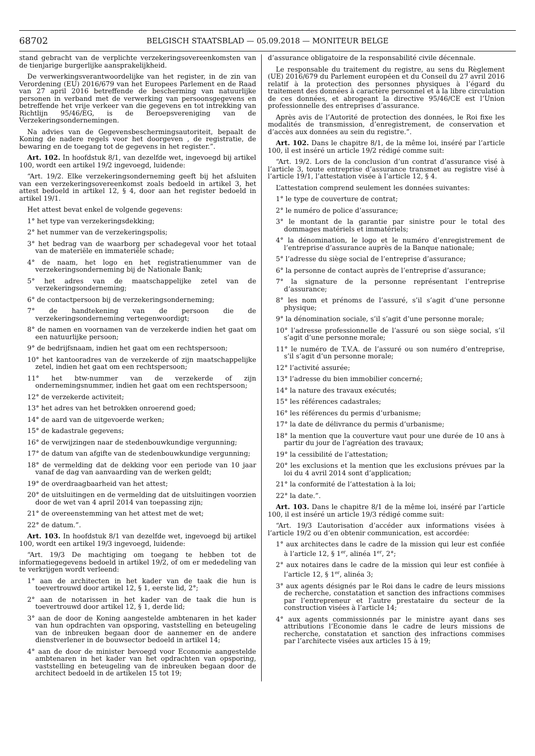68702
BELGISCH STAATSBLAD — 05.09.2018 — MONITEUR BELGE
stand gebracht van de verplichte verzekeringsovereenkomsten van de tienjarige burgerlijke aansprakelijkheid.
De verwerkingsverantwoordelijke van het register, in de zin van Verordening (EU) 2016/679 van het Europees Parlement en de Raad van 27 april 2016 betreffende de bescherming van natuurlijke personen in verband met de verwerking van persoonsgegevens en betreffende het vrije verkeer van die gegevens en tot intrekking van Richtlijn 95/46/EG, is de Beroepsvereniging van de Verzekeringsondernemingen.
Na advies van de Gegevensbeschermingsautoriteit, bepaalt de Koning de nadere regels voor het doorgeven , de registratie, de bewaring en de toegang tot de gegevens in het register.”.
Art. 102. In hoofdstuk 8/1, van dezelfde wet, ingevoegd bij artikel 100, wordt een artikel 19/2 ingevoegd, luidende:
“Art. 19/2. Elke verzekeringsonderneming geeft bij het afsluiten van een verzekeringsovereenkomst zoals bedoeld in artikel 3, het attest bedoeld in artikel 12, § 4, door aan het register bedoeld in artikel 19/1.
Het attest bevat enkel de volgende gegevens:
1° het type van verzekeringsdekking;
2° het nummer van de verzekeringspolis;
3° het bedrag van de waarborg per schadegeval voor het totaal van de materiële en immateriële schade;
4° de naam, het logo en het registratienummer van de verzekeringsonderneming bij de Nationale Bank;
5° het adres van de maatschappelijke zetel van de verzekeringsonderneming;
6° de contactpersoon bij de verzekeringsonderneming;
7° de handtekening van de persoon die de verzekeringsonderneming vertegenwoordigt;
8° de namen en voornamen van de verzekerde indien het gaat om een natuurlijke persoon;
9° de bedrijfsnaam, indien het gaat om een rechtspersoon;
10° het kantooradres van de verzekerde of zijn maatschappelijke zetel, indien het gaat om een rechtspersoon;
11° het btw-nummer van de verzekerde of zijn ondernemingsnummer, indien het gaat om een rechtspersoon;
12° de verzekerde activiteit;
13° het adres van het betrokken onroerend goed;
14° de aard van de uitgevoerde werken;
15° de kadastrale gegevens;
16° de verwijzingen naar de stedenbouwkundige vergunning;
17° de datum van afgifte van de stedenbouwkundige vergunning;
18° de vermelding dat de dekking voor een periode van 10 jaar vanaf de dag van aanvaarding van de werken geldt;
19° de overdraagbaarheid van het attest;
20° de uitsluitingen en de vermelding dat de uitsluitingen voorzien door de wet van 4 april 2014 van toepassing zijn;
21° de overeenstemming van het attest met de wet;
22° de datum.”.
Art. 103. In hoofdstuk 8/1 van dezelfde wet, ingevoegd bij artikel 100, wordt een artikel 19/3 ingevoegd, luidende:
“Art. 19/3 De machtiging om toegang te hebben tot de informatiegegevens bedoeld in artikel 19/2, of om er mededeling van te verkrijgen wordt verleend:
1° aan de architecten in het kader van de taak die hun is toevertrouwd door artikel 12, § 1, eerste lid, 2°;
2° aan de notarissen in het kader van de taak die hun is toevertrouwd door artikel 12, § 1, derde lid;
3° aan de door de Koning aangestelde ambtenaren in het kader van hun opdrachten van opsporing, vaststelling en beteugeling van de inbreuken begaan door de aannemer en de andere dienstverlener in de bouwsector bedoeld in artikel 14;
4° aan de door de minister bevoegd voor Economie aangestelde ambtenaren in het kader van het opdrachten van opsporing, vaststelling en beteugeling van de inbreuken begaan door de architect bedoeld in de artikelen 15 tot 19;
d’assurance obligatoire de la responsabilité civile décennale.
Le responsable du traitement du registre, au sens du Règlement (UE) 2016/679 du Parlement européen et du Conseil du 27 avril 2016 relatif à la protection des personnes physiques à l’égard du traitement des données à caractère personnel et à la libre circulation de ces données, et abrogeant la directive 95/46/CE est l’Union professionnelle des entreprises d’assurance.
Après avis de l’Autorité de protection des données, le Roi fixe les modalités de transmission, d’enregistrement, de conservation et d’accès aux données au sein du registre.”.
Art. 102. Dans le chapitre 8/1, de la même loi, inséré par l’article 100, il est inséré un article 19/2 rédigé comme suit:
“Art. 19/2. Lors de la conclusion d’un contrat d’assurance visé à l’article 3, toute entreprise d’assurance transmet au registre visé à l’article 19/1, l’attestation visée à l’article 12, § 4.
L’attestation comprend seulement les données suivantes:
1° le type de couverture de contrat;
2° le numéro de police d’assurance;
3° le montant de la garantie par sinistre pour le total des dommages matériels et immatériels;
4° la dénomination, le logo et le numéro d’enregistrement de l’entreprise d’assurance auprès de la Banque nationale;
5° l’adresse du siège social de l’entreprise d’assurance;
6° la personne de contact auprès de l’entreprise d’assurance;
7° la signature de la personne représentant l’entreprise d’assurance;
8° les nom et prénoms de l’assuré, s’il s’agit d’une personne physique;
9° la dénomination sociale, s’il s’agit d’une personne morale;
10° l’adresse professionnelle de l’assuré ou son siège social, s’il s’agit d’une personne morale;
11° le numéro de T.V.A. de l’assuré ou son numéro d’entreprise, s’il s’agit d’un personne morale;
12° l’activité assurée;
13° l’adresse du bien immobilier concerné;
14° la nature des travaux exécutés;
15° les références cadastrales;
16° les références du permis d’urbanisme;
17° la date de délivrance du permis d’urbanisme;
18° la mention que la couverture vaut pour une durée de 10 ans à partir du jour de l’agréation des travaux;
19° la cessibilité de l’attestation;
20° les exclusions et la mention que les exclusions prévues par la loi du 4 avril 2014 sont d’application;
21° la conformité de l’attestation à la loi;
22° la date.”.
Art. 103. Dans le chapitre 8/1 de la même loi, inséré par l’article 100, il est inséré un article 19/3 rédigé comme suit:
“Art. 19/3 L’autorisation d’accéder aux informations visées à l’article 19/2 ou d’en obtenir communication, est accordée:
1° aux architectes dans le cadre de la mission qui leur est confiée à l’article 12, § 1<sup>er</sup>, alinéa 1<sup>er</sup>, 2°;
2° aux notaires dans le cadre de la mission qui leur est confiée à l’article 12, § 1<sup>er</sup>, alinéa 3;
3° aux agents désignés par le Roi dans le cadre de leurs missions de recherche, constatation et sanction des infractions commises par l’entrepreneur et l’autre prestataire du secteur de la construction visées à l’article 14;
4° aux agents commissionnés par le ministre ayant dans ses attributions l’Economie dans le cadre de leurs missions de recherche, constatation et sanction des infractions commises par l’architecte visées aux articles 15 à 19;